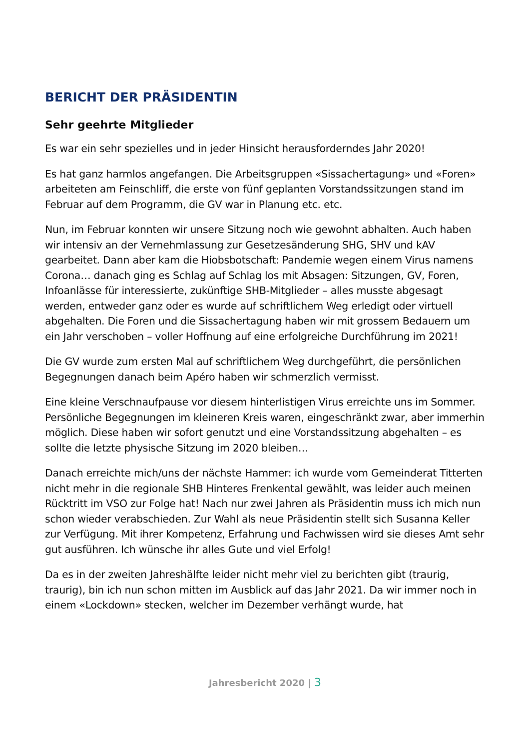BERICHT DER PRÄSIDENTIN
Sehr geehrte Mitglieder
Es war ein sehr spezielles und in jeder Hinsicht herausforderndes Jahr 2020!
Es hat ganz harmlos angefangen. Die Arbeitsgruppen «Sissachertagung» und «Foren» arbeiteten am Feinschliff, die erste von fünf geplanten Vorstandssitzungen stand im Februar auf dem Programm, die GV war in Planung etc. etc.
Nun, im Februar konnten wir unsere Sitzung noch wie gewohnt abhalten. Auch haben wir intensiv an der Vernehmlassung zur Gesetzesänderung SHG, SHV und kAV gearbeitet. Dann aber kam die Hiobsbotschaft: Pandemie wegen einem Virus namens Corona… danach ging es Schlag auf Schlag los mit Absagen: Sitzungen, GV, Foren, Infoanlässe für interessierte, zukünftige SHB-Mitglieder – alles musste abgesagt werden, entweder ganz oder es wurde auf schriftlichem Weg erledigt oder virtuell abgehalten. Die Foren und die Sissachertagung haben wir mit grossem Bedauern um ein Jahr verschoben – voller Hoffnung auf eine erfolgreiche Durchführung im 2021!
Die GV wurde zum ersten Mal auf schriftlichem Weg durchgeführt, die persönlichen Begegnungen danach beim Apéro haben wir schmerzlich vermisst.
Eine kleine Verschnaufpause vor diesem hinterlistigen Virus erreichte uns im Sommer. Persönliche Begegnungen im kleineren Kreis waren, eingeschränkt zwar, aber immerhin möglich. Diese haben wir sofort genutzt und eine Vorstandssitzung abgehalten – es sollte die letzte physische Sitzung im 2020 bleiben…
Danach erreichte mich/uns der nächste Hammer: ich wurde vom Gemeinderat Titterten nicht mehr in die regionale SHB Hinteres Frenkental gewählt, was leider auch meinen Rücktritt im VSO zur Folge hat! Nach nur zwei Jahren als Präsidentin muss ich mich nun schon wieder verabschieden. Zur Wahl als neue Präsidentin stellt sich Susanna Keller zur Verfügung. Mit ihrer Kompetenz, Erfahrung und Fachwissen wird sie dieses Amt sehr gut ausführen. Ich wünsche ihr alles Gute und viel Erfolg!
Da es in der zweiten Jahreshälfte leider nicht mehr viel zu berichten gibt (traurig, traurig), bin ich nun schon mitten im Ausblick auf das Jahr 2021. Da wir immer noch in einem «Lockdown» stecken, welcher im Dezember verhängt wurde, hat
Jahresbericht 2020 | 3